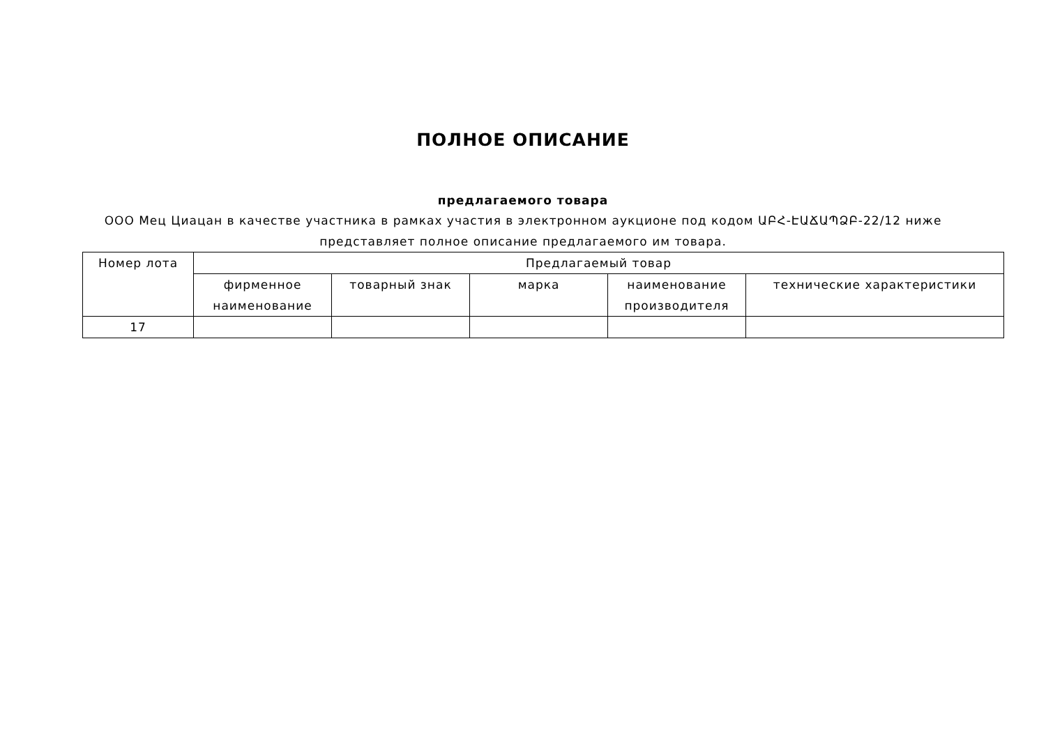ПОЛНОЕ ОПИСАНИЕ
предлагаемого товара
ООО Мец Циацан в качестве участника в рамках участия в электронном аукционе под кодом ԱԲՀ-ԷԱՃԱՊՁԲ-22/12 ниже представляет полное описание предлагаемого им товара.
| Номер лота | Предлагаемый товар | | | | |
| --- | --- | --- | --- | --- | --- |
| | фирменное наименование | товарный знак | марка | наименование производителя | технические характеристики |
| 17 | | | | | |